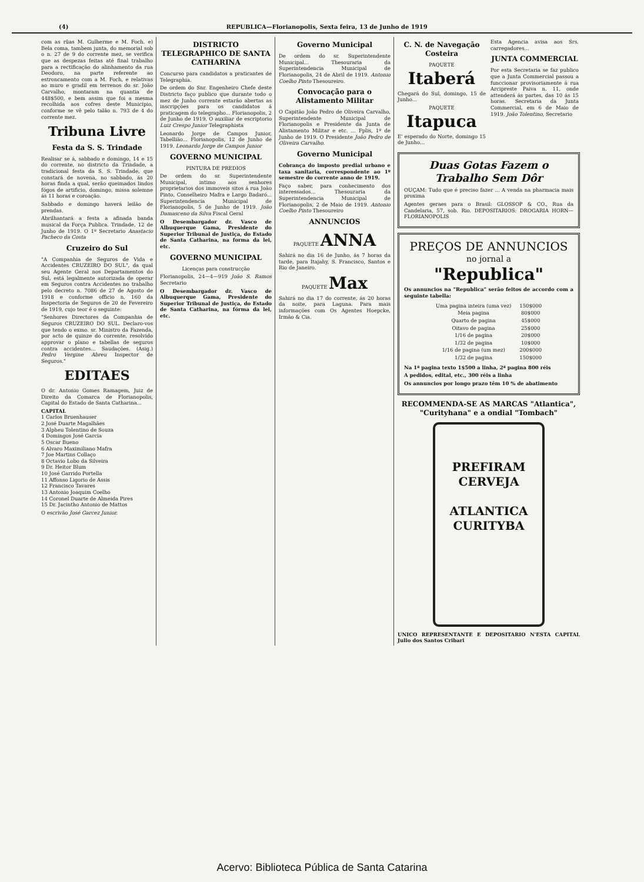(4) REPUBLICA—Florianopolis, Sexta feira, 13 de Junho de 1919
com as rûas M. Gulherme e M. Foch. e) Bela coma, tambem junta, do memorial sob o n. 27 de 9 do corrente mez, se verifica que as despezas feitas até final trabalho para a rectificação do alinhamento da rua Deodoro, na parte referente ao estroncamento com a M. Foch, e relativas ao muro e gradil em terrenos do sr. João Carvalho, montaram na quantia de 448$500, e bem assim que foi a mesma recolhida aos cofres deste Municipio, conforme se vê pelo talão n. 793 de 4 do corrente mez.
Tribuna Livre
Festa da S. S. Trindade
Realisar se á, sabbado e domingo, 14 e 15 do corrente, no districto da Trindade, a tradicional festa da S. S. Trindade, que constará de novena, no sabbado, ás 20 horas finda a qual, serão queimados lindos fógos de artificio, domingo, missa solemne ás 11 horas e coroação.
Sabbado e domingo haverá leilão de prendas.
Abrilhantará a festa a afinada banda musical da Força Publica. Trindade, 12 de Junho de 1919. O 1º Secretario Anastacio Pacheco da Costa
Cruzeiro do Sul
"A Companhia de Seguros de Vida e Accidentes CRUZEIRO DO SUL", da qual seu Agente Geral nos Departamentos do Sul, está legalmente autorizada de operar em Seguros contra Accidentes no trabalho pelo decreto n. 7086 de 27 de Agosto de 1918 e conforme officio n. 160 da Inspectoria de Seguros de 20 de Fevereiro de 1919, cujo teor é o seguinte:
"Senhores Directores da Companhia de Seguros CRUZEIRO DO SUL. Declaro-vos que tendo o exmo. sr. Ministro da Fazenda, por acto de quinze do corrente, resolvido approvar o plano e tabellas de seguros contra accidentes... Saudações. (Asig.) Pedro Vergine Abreu Inspector de Seguros."
EDITAES
O dr. Antonio Gomes Ramagem, Juiz de Direito da Comarca de Florianopolis, Capital do Estado de Santa Catharina...
CAPITAL
1 Carlos Bruenhauser
2 José Duarte Magalhães
3 Alpheu Tolentino de Souza
4 Domingos José Garcia
5 Oscar Bueno
6 Alvaro Maximiliano Mafra
7 Joe Martins Collaço
8 Octavio Lobo da Silveira
9 Dr. Heitor Blum
10 José Garrido Portella
11 Affonso Ligorio de Assis
12 Francisco Tavares
13 Antonio Joaquim Coelho
14 Coronel Duarte de Almeida Pires
15 Dr. Jacintho Antonio de Mattos
O escrivão José Garcez Junior.
DISTRICTO TELEGRAPHICO DE SANTA CATHARINA
Concurso para candidatos a praticantes de Telegraphia.
De ordem do Snr. Engenheiro Chefe deste Districto faço publico que durante todo o mez de Junho corrente estarão abertas as inscripções para os candidatos á praticagem do telegrapho... Florianopolis, 2 de Junho de 1919. O auxiliar de escriptorio Luiz Crespo Junior Telegraphista
Leonardo Jorge de Campos Junior, Tabellião... Florianopolis, 12 de Junho de 1919. Leonardo Jorge de Campos Junior
GOVERNO MUNICIPAL
PINTURA DE PREDIOS
De ordem do sr. Superintendente Municipal, intimo aos senhores proprietarios dos immoveis sitos á rua João Pinto, Conselheiro Mafra e Largo Badaró... Superintendencia Municipal de Florianopolis, 5 de Junho de 1919. João Damasceno da Silva Fiscal Geral
O Desembargador dr. Vasco de Albuquerque Gama, Presidente do Superior Tribunal de Justiça, do Estado de Santa Catharina, na forma da lei, etc.
GOVERNO MUNICIPAL
Licenças para construcção
Florianopolis, 24—4—919 João S. Ramos Secretario
O Desembargador dr. Vasco de Albuquerque Gama, Presidente do Superior Tribunal de Justiça, do Estado de Santa Catharina, na fórma da lei, etc.
Governo Municipal
De ordem do sr. Superintendente Municipal... Thesouraria da Superintendencia Municipal de Florianopolis, 24 de Abril de 1919. Antonio Coelho Pinto Thesoureiro.
Convocação para o Alistamento Militar
O Capitão João Pedro de Oliveira Carvalho, Superintendente Municipal de Florianopolis e Presidente da Junta de Alistamento Militar e etc. ... Fplis, 1º de Junho de 1919. O Presidente João Pedro de Oliveira Carvalho.
Governo Municipal
Cobrança do imposto predial urbano e taxa sanitaria, correspondente ao 1º semestre do corrente anno de 1919.
Faço saber, para conhecimento dos interessados... Thesouraria da Superintendencia Municipal de Florianopolis, 2 de Maio de 1919. Antonio Coelho Pinto Thesoureiro
ANNUNCIOS
PAQUETE ANNA
Sahirá no dia 16 de Junho, ás 7 horas da tarde, para Itajahy, S. Francisco, Santos e Rio de Janeiro.
PAQUETE Max
Sahirá no dia 17 do corrente, ás 20 horas da noite, para Laguna. Para mais informações com Os Agentes Hoepcke, Irmão & Cia.
C. N. de Navegação Costeira
PAQUETE
Itaberá
Chegará do Sul, domingo, 15 de Junho...
PAQUETE
Itapuca
E' esperado do Norte, domingo 15 de Junho...
Esta Agencia avisa aos Srs. carregadores...
JUNTA COMMERCIAL
Por esta Secretaria se faz publico que a Junta Commercial passou a funccionar provisoriamente á rua Arcipreste Paiva n. 11, onde attenderá ás partes, das 10 ás 15 horas. Secretaria da Junta Commercial, em 6 de Maio de 1919. João Tolentino, Secretario
Duas Gotas Fazem o Trabalho Sem Dôr
OUÇAM: Tudo que é preciso fazer ... A venda na pharmacia mais proxima
Agentes geraes para o Brasil: GLOSSOP & CO., Rua da Candelaria, 57, sob. Rio. DEPOSITARIOS: DROGARIA HORN—FLORIANOPOLIS
PREÇOS DE ANNUNCIOS
no jornal a
"Republica"
Os annuncios na "Republica" serão feitos de accordo com a seguinte tabella:
| Uma pagina inteira (uma vez) | 150$000 |
| Meia pagina | 80$000 |
| Quarto de pagina | 45$000 |
| Oitavo de pagina | 25$000 |
| 1/16 de pagina | 20$000 |
| 1/32 de pagina | 10$000 |
| 1/16 de pagina (um mez) | 200$000 |
| 1/32 de pagina | 150$000 |
Na 1ª pagina texto 1$500 a linha, 2ª pagina 800 réis
A pedidos, edital, etc., 300 réis a linha
Os annuncios por longo prazo têm 10 % de abatimento
RECOMMENDA-SE AS MARCAS "Atlantica", "Curityhana" e a ondial "Tombach"
PREFIRAM CERVEJA
ATLANTICA
CURITYBA
UNICO REPRESENTANTE E DEPOSITARIO N'ESTA CAPITAL Julio dos Santos Cribari
Acervo: Biblioteca Pública de Santa Catarina